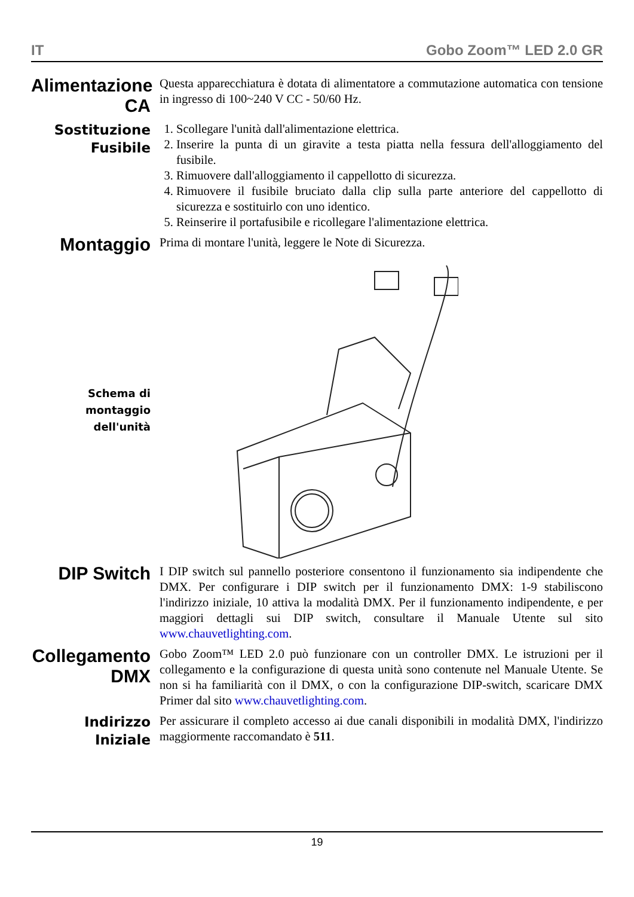IT Gobo Zoom™ LED 2.0 GR
Alimentazione CA
Questa apparecchiatura è dotata di alimentatore a commutazione automatica con tensione in ingresso di 100~240 V CC - 50/60 Hz.
Sostituzione Fusibile
1. Scollegare l'unità dall'alimentazione elettrica.
2. Inserire la punta di un giravite a testa piatta nella fessura dell'alloggiamento del fusibile.
3. Rimuovere dall'alloggiamento il cappellotto di sicurezza.
4. Rimuovere il fusibile bruciato dalla clip sulla parte anteriore del cappellotto di sicurezza e sostituirlo con uno identico.
5. Reinserire il portafusibile e ricollegare l'alimentazione elettrica.
Montaggio
Prima di montare l'unità, leggere le Note di Sicurezza.
Schema di montaggio dell'unità
DIP Switch
I DIP switch sul pannello posteriore consentono il funzionamento sia indipendente che DMX. Per configurare i DIP switch per il funzionamento DMX: 1-9 stabiliscono l'indirizzo iniziale, 10 attiva la modalità DMX. Per il funzionamento indipendente, e per maggiori dettagli sui DIP switch, consultare il Manuale Utente sul sito www.chauvetlighting.com.
Collegamento DMX
Gobo Zoom™ LED 2.0 può funzionare con un controller DMX. Le istruzioni per il collegamento e la configurazione di questa unità sono contenute nel Manuale Utente. Se non si ha familiarità con il DMX, o con la configurazione DIP-switch, scaricare DMX Primer dal sito www.chauvetlighting.com.
Indirizzo Iniziale
Per assicurare il completo accesso ai due canali disponibili in modalità DMX, l'indirizzo maggiormente raccomandato è 511.
19